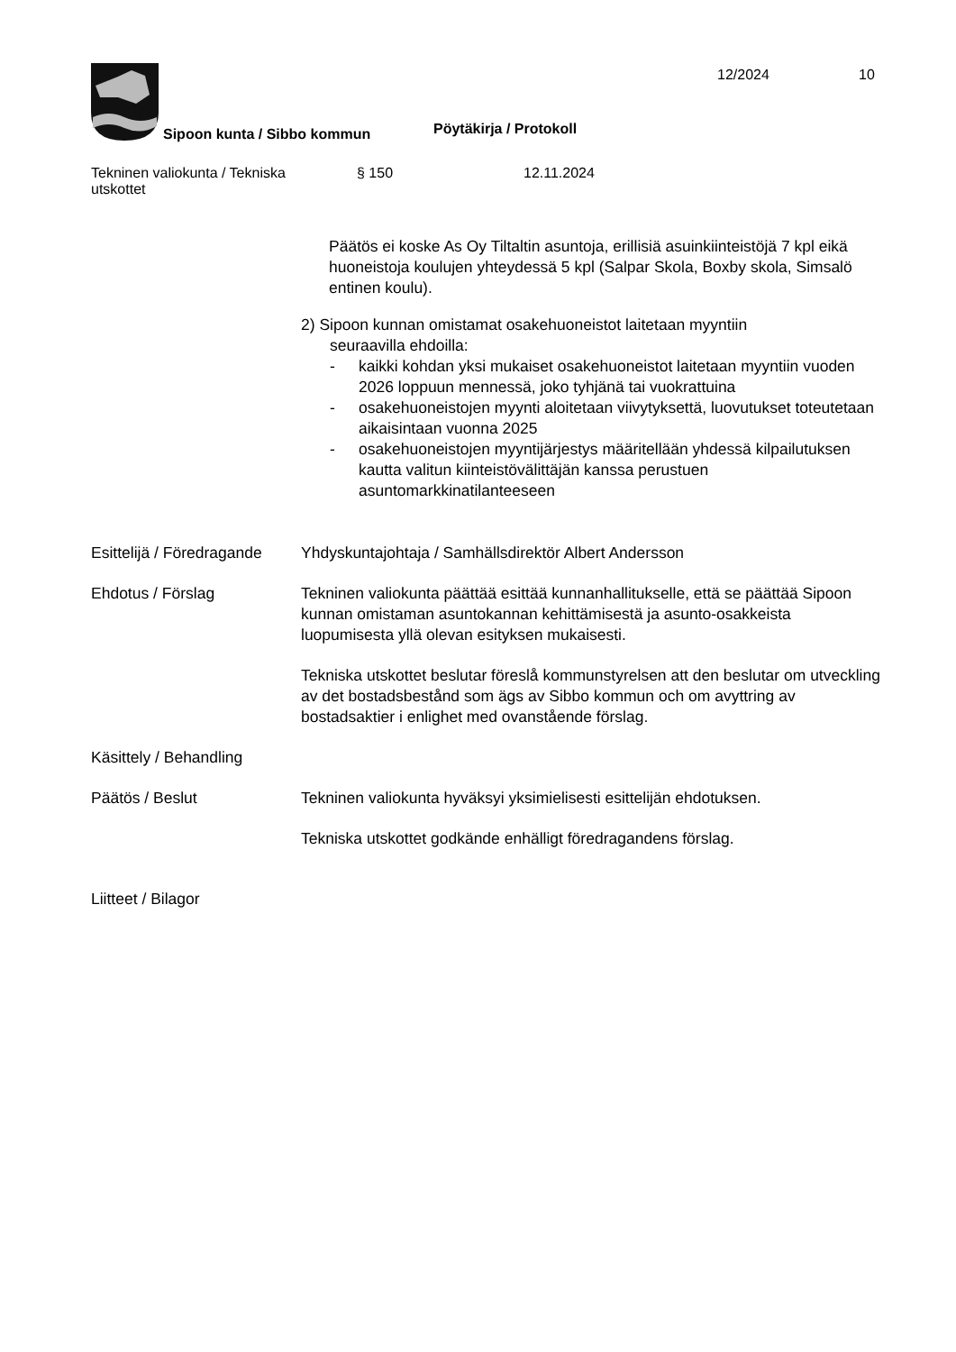12/2024 10
Sipoon kunta / Sibbo kommun Pöytäkirja / Protokoll
Tekninen valiokunta / Tekniska
utskottet
§ 150 12.11.2024
Päätös ei koske As Oy Tiltaltin asuntoja, erillisiä asuinkiinteistöjä 7 kpl eikä huoneistoja koulujen yhteydessä 5 kpl (Salpar Skola, Boxby skola, Simsalö entinen koulu).
2) Sipoon kunnan omistamat osakehuoneistot laitetaan myyntiin
seuraavilla ehdoilla:
- kaikki kohdan yksi mukaiset osakehuoneistot laitetaan myyntiin vuoden 2026 loppuun mennessä, joko tyhjänä tai vuokrattuina
- osakehuoneistojen myynti aloitetaan viivytyksettä, luovutukset toteutetaan aikaisintaan vuonna 2025
- osakehuoneistojen myyntijärjestys määritellään yhdessä kilpailutuksen kautta valitun kiinteistövälittäjän kanssa perustuen asuntomarkkinatilanteeseen
Esittelijä / Föredragande
Yhdyskuntajohtaja / Samhällsdirektör Albert Andersson
Ehdotus / Förslag Tekninen valiokunta päättää esittää kunnanhallitukselle, että se päättää Sipoon kunnan omistaman asuntokannan kehittämisestä ja asunto-osakkeista luopumisesta yllä olevan esityksen mukaisesti.
Tekniska utskottet beslutar föreslå kommunstyrelsen att den beslutar om utveckling av det bostadsbestånd som ägs av Sibbo kommun och om avyttring av bostadsaktier i enlighet med ovanstående förslag.
Käsittely / Behandling
Päätös / Beslut Tekninen valiokunta hyväksyi yksimielisesti esittelijän ehdotuksen.
Tekniska utskottet godkände enhälligt föredragandens förslag.
Liitteet / Bilagor